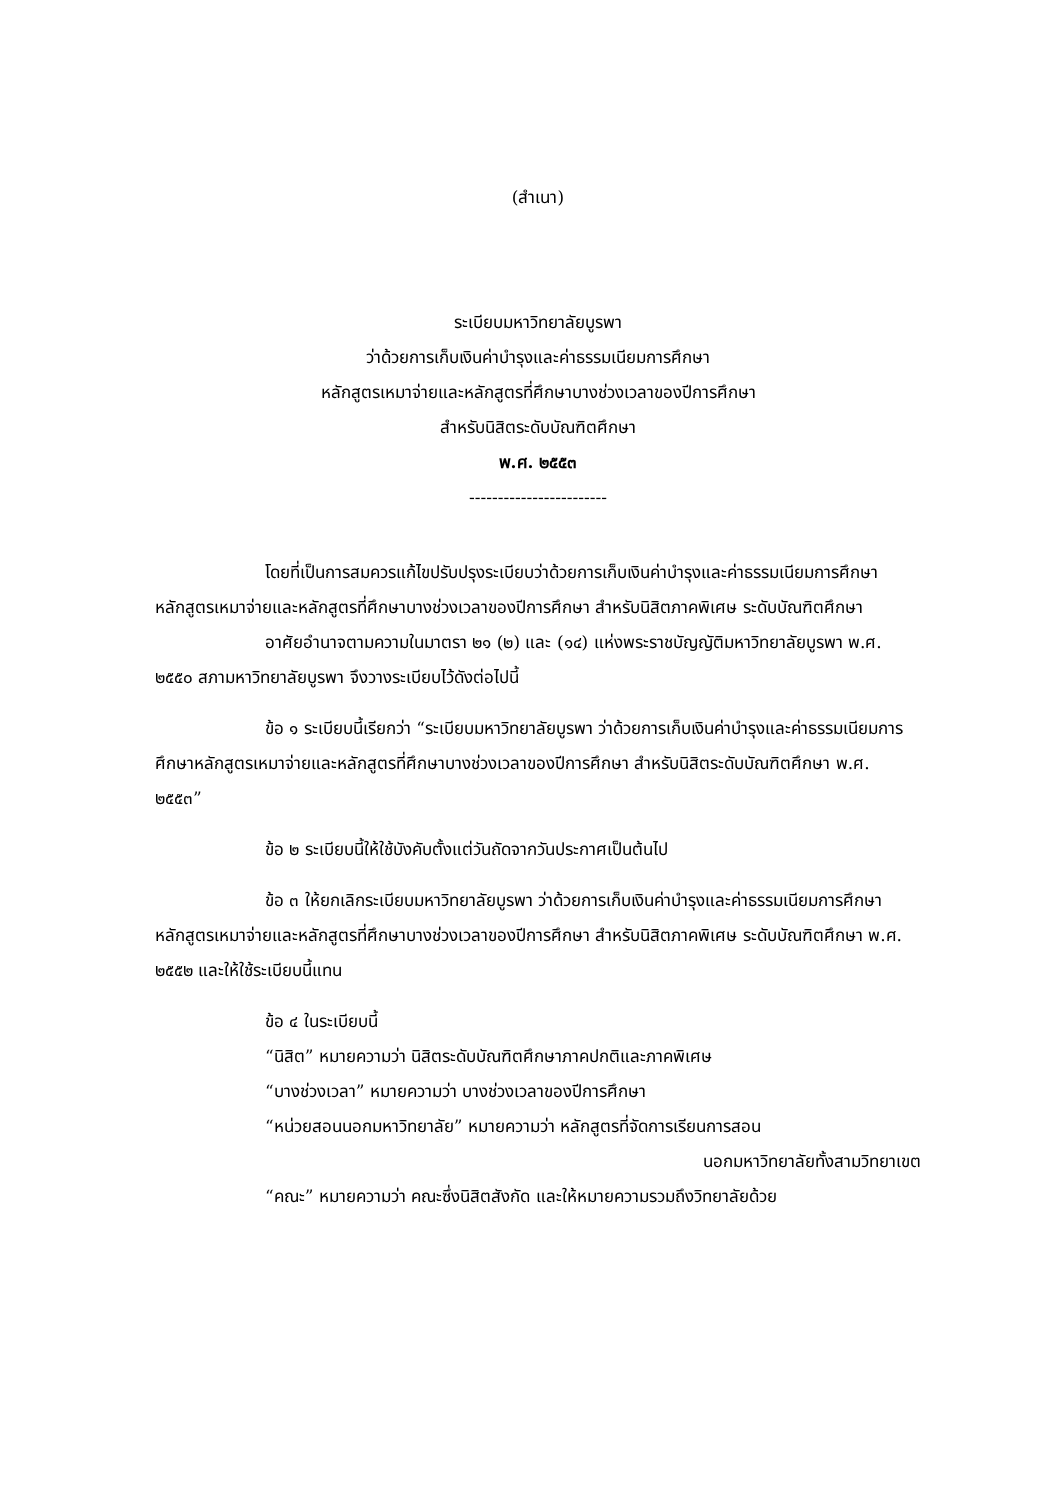(สำเนา)
ระเบียบมหาวิทยาลัยบูรพา
ว่าด้วยการเก็บเงินค่าบำรุงและค่าธรรมเนียมการศึกษา
หลักสูตรเหมาจ่ายและหลักสูตรที่ศึกษาบางช่วงเวลาของปีการศึกษา
สำหรับนิสิตระดับบัณฑิตศึกษา
พ.ศ. ๒๕๕๓
------------------------
โดยที่เป็นการสมควรแก้ไขปรับปรุงระเบียบว่าด้วยการเก็บเงินค่าบำรุงและค่าธรรมเนียมการศึกษาหลักสูตรเหมาจ่ายและหลักสูตรที่ศึกษาบางช่วงเวลาของปีการศึกษา สำหรับนิสิตภาคพิเศษ ระดับบัณฑิตศึกษา
อาศัยอำนาจตามความในมาตรา ๒๑ (๒) และ (๑๔) แห่งพระราชบัญญัติมหาวิทยาลัยบูรพา พ.ศ. ๒๕๕๐ สภามหาวิทยาลัยบูรพา จึงวางระเบียบไว้ดังต่อไปนี้
ข้อ ๑ ระเบียบนี้เรียกว่า “ระเบียบมหาวิทยาลัยบูรพา ว่าด้วยการเก็บเงินค่าบำรุงและค่าธรรมเนียมการศึกษาหลักสูตรเหมาจ่ายและหลักสูตรที่ศึกษาบางช่วงเวลาของปีการศึกษา สำหรับนิสิตระดับบัณฑิตศึกษา พ.ศ. ๒๕๕๓”
ข้อ ๒ ระเบียบนี้ให้ใช้บังคับตั้งแต่วันถัดจากวันประกาศเป็นต้นไป
ข้อ ๓ ให้ยกเลิกระเบียบมหาวิทยาลัยบูรพา ว่าด้วยการเก็บเงินค่าบำรุงและค่าธรรมเนียมการศึกษาหลักสูตรเหมาจ่ายและหลักสูตรที่ศึกษาบางช่วงเวลาของปีการศึกษา สำหรับนิสิตภาคพิเศษ ระดับบัณฑิตศึกษา พ.ศ. ๒๕๕๒ และให้ใช้ระเบียบนี้แทน
ข้อ ๔ ในระเบียบนี้
“นิสิต” หมายความว่า นิสิตระดับบัณฑิตศึกษาภาคปกติและภาคพิเศษ
“บางช่วงเวลา” หมายความว่า บางช่วงเวลาของปีการศึกษา
“หน่วยสอนนอกมหาวิทยาลัย” หมายความว่า หลักสูตรที่จัดการเรียนการสอน
นอกมหาวิทยาลัยทั้งสามวิทยาเขต
“คณะ” หมายความว่า คณะซึ่งนิสิตสังกัด และให้หมายความรวมถึงวิทยาลัยด้วย